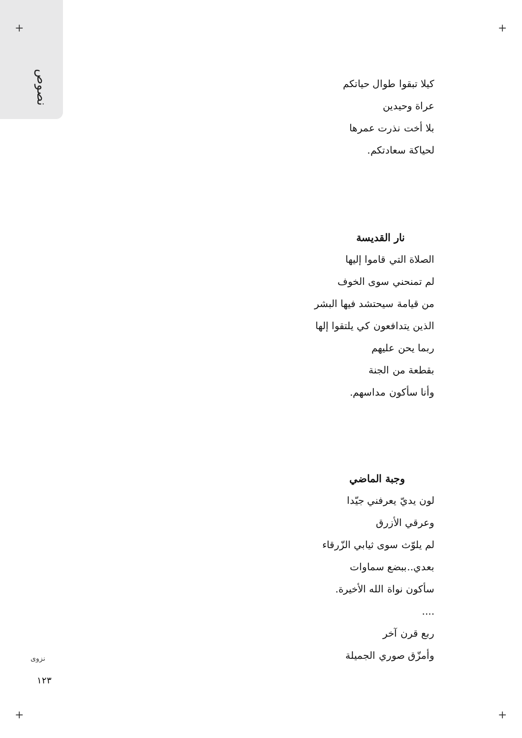نصوص
+ +
+ +
كيلا تبقوا طوال حياتكم
عراة وحيدين
بلا أخت نذرت عمرها
لحياكة سعادتكم.
نار القديسة
الصلاة التي قاموا إليها
لم تمنحني سوى الخوف
من قيامة سيحتشد فيها البشر
الذين يتدافعون كي يلتقوا إلها
ربما يحن عليهم
بقطعة من الجنة
وأنا سأكون مداسهم.
وجبة الماضي
لون يديّ يعرفني جيّدا
وعرقي الأزرق
لم يلوّث سوى ثيابي الزّرقاء
بعدي..ببضع سماوات
سأكون نواة الله الأخيرة.
....
ربع قرن آخر
وأمزّق صوري الجميلة
نزوى
١٢٣